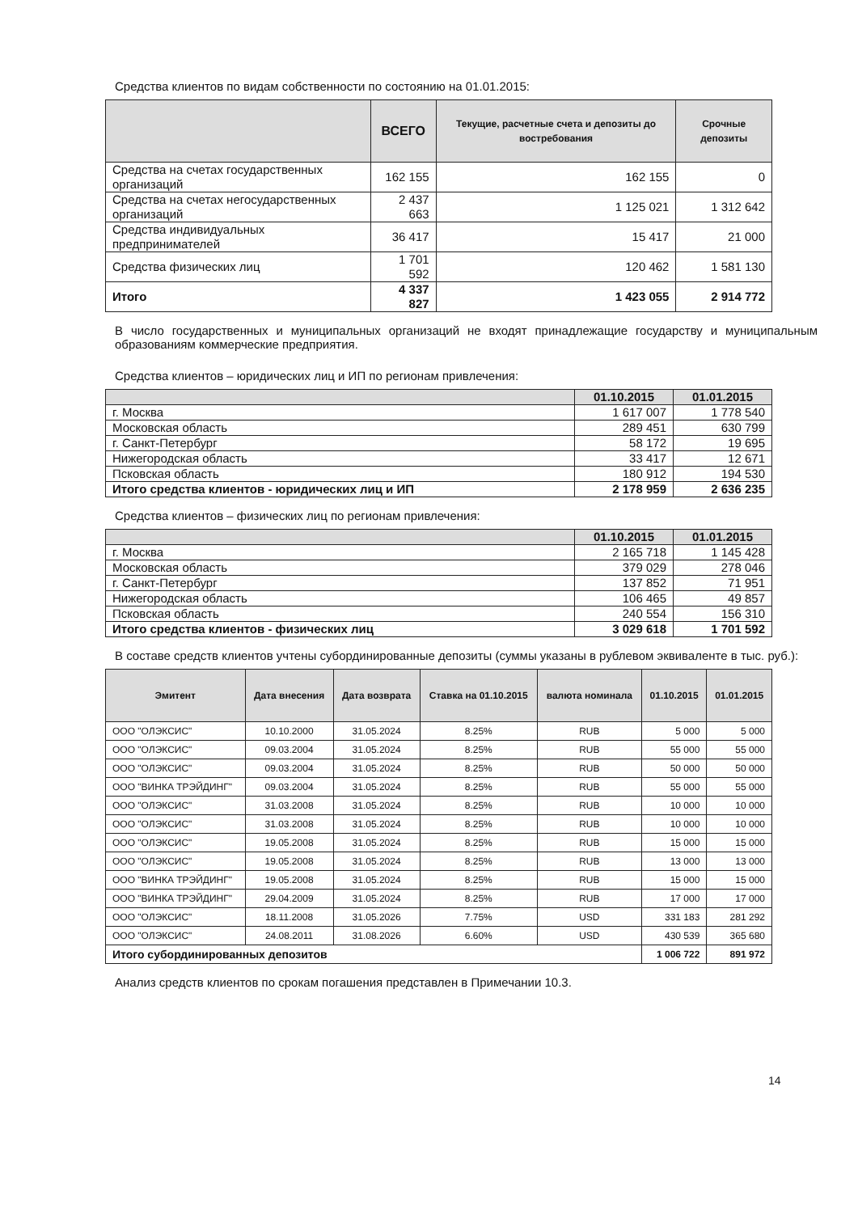Средства клиентов по видам собственности по состоянию на 01.01.2015:
| | ВСЕГО | Текущие, расчетные счета и депозиты до востребования | Срочные депозиты |
| --- | --- | --- | --- |
| Средства на счетах государственных организаций | 162 155 | 162 155 | 0 |
| Средства на счетах негосударственных организаций | 2 437 663 | 1 125 021 | 1 312 642 |
| Средства индивидуальных предпринимателей | 36 417 | 15 417 | 21 000 |
| Средства физических лиц | 1 701 592 | 120 462 | 1 581 130 |
| Итого | 4 337 827 | 1 423 055 | 2 914 772 |
В число государственных и муниципальных организаций не входят принадлежащие государству и муниципальным образованиям коммерческие предприятия.
Средства клиентов – юридических лиц и ИП по регионам привлечения:
| | 01.10.2015 | 01.01.2015 |
| --- | --- | --- |
| г. Москва | 1 617 007 | 1 778 540 |
| Московская область | 289 451 | 630 799 |
| г. Санкт-Петербург | 58 172 | 19 695 |
| Нижегородская область | 33 417 | 12 671 |
| Псковская область | 180 912 | 194 530 |
| Итого средства клиентов - юридических лиц и ИП | 2 178 959 | 2 636 235 |
Средства клиентов – физических лиц по регионам привлечения:
| | 01.10.2015 | 01.01.2015 |
| --- | --- | --- |
| г. Москва | 2 165 718 | 1 145 428 |
| Московская область | 379 029 | 278 046 |
| г. Санкт-Петербург | 137 852 | 71 951 |
| Нижегородская область | 106 465 | 49 857 |
| Псковская область | 240 554 | 156 310 |
| Итого средства клиентов - физических лиц | 3 029 618 | 1 701 592 |
В составе средств клиентов учтены субординированные депозиты (суммы указаны в рублевом эквиваленте в тыс. руб.):
| Эмитент | Дата внесения | Дата возврата | Ставка на 01.10.2015 | валюта номинала | 01.10.2015 | 01.01.2015 |
| --- | --- | --- | --- | --- | --- | --- |
| ООО "ОЛЭКСИС" | 10.10.2000 | 31.05.2024 | 8.25% | RUB | 5 000 | 5 000 |
| ООО "ОЛЭКСИС" | 09.03.2004 | 31.05.2024 | 8.25% | RUB | 55 000 | 55 000 |
| ООО "ОЛЭКСИС" | 09.03.2004 | 31.05.2024 | 8.25% | RUB | 50 000 | 50 000 |
| ООО "ВИНКА ТРЭЙДИНГ" | 09.03.2004 | 31.05.2024 | 8.25% | RUB | 55 000 | 55 000 |
| ООО "ОЛЭКСИС" | 31.03.2008 | 31.05.2024 | 8.25% | RUB | 10 000 | 10 000 |
| ООО "ОЛЭКСИС" | 31.03.2008 | 31.05.2024 | 8.25% | RUB | 10 000 | 10 000 |
| ООО "ОЛЭКСИС" | 19.05.2008 | 31.05.2024 | 8.25% | RUB | 15 000 | 15 000 |
| ООО "ОЛЭКСИС" | 19.05.2008 | 31.05.2024 | 8.25% | RUB | 13 000 | 13 000 |
| ООО "ВИНКА ТРЭЙДИНГ" | 19.05.2008 | 31.05.2024 | 8.25% | RUB | 15 000 | 15 000 |
| ООО "ВИНКА ТРЭЙДИНГ" | 29.04.2009 | 31.05.2024 | 8.25% | RUB | 17 000 | 17 000 |
| ООО "ОЛЭКСИС" | 18.11.2008 | 31.05.2026 | 7.75% | USD | 331 183 | 281 292 |
| ООО "ОЛЭКСИС" | 24.08.2011 | 31.08.2026 | 6.60% | USD | 430 539 | 365 680 |
| Итого субординированных депозитов | | | | | 1 006 722 | 891 972 |
Анализ средств клиентов по срокам погашения представлен в Примечании 10.3.
14